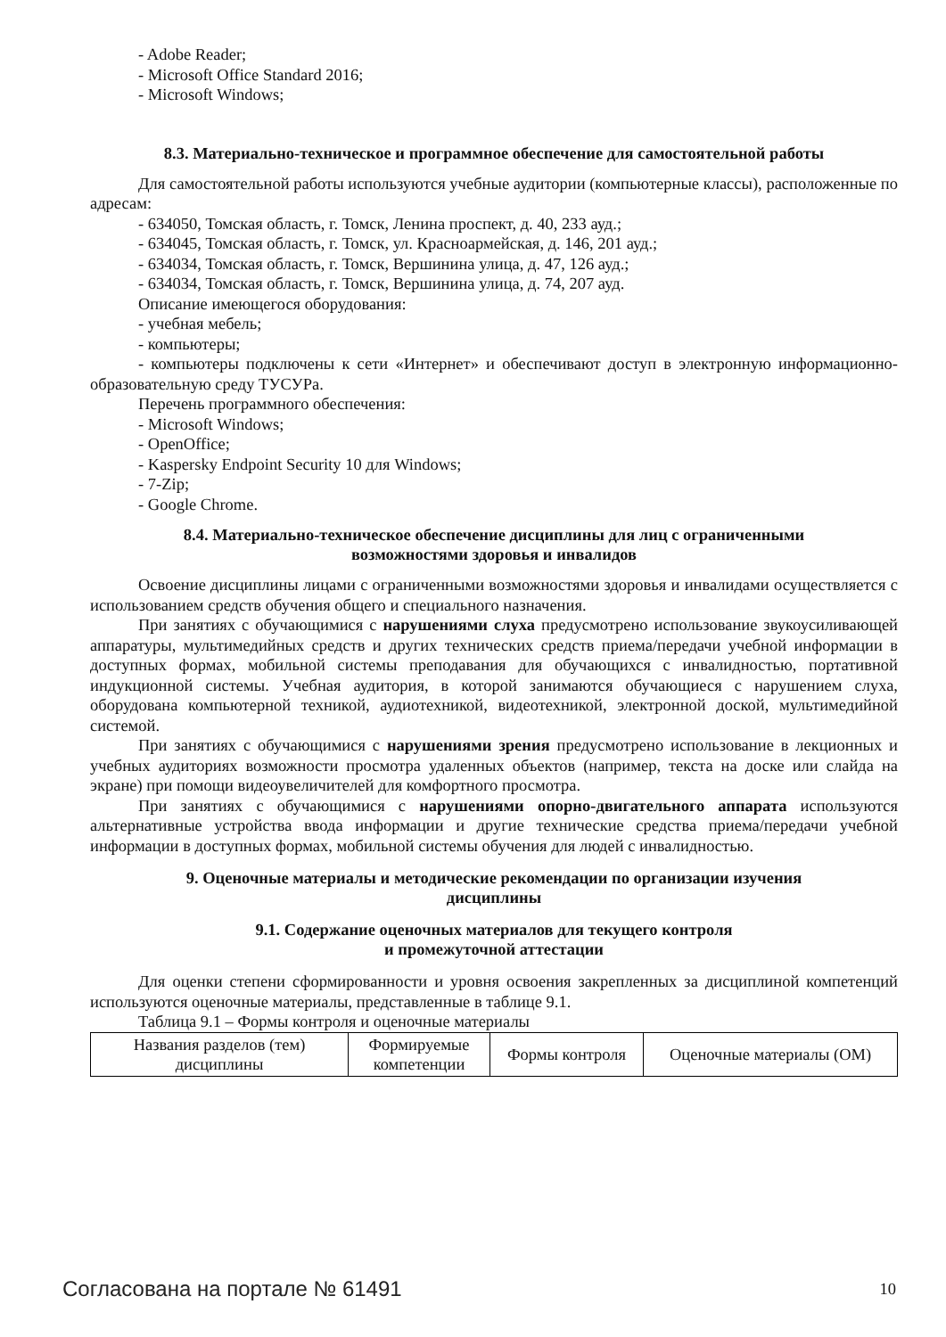- Adobe Reader;
- Microsoft Office Standard 2016;
- Microsoft Windows;
8.3. Материально-техническое и программное обеспечение для самостоятельной работы
Для самостоятельной работы используются учебные аудитории (компьютерные классы), расположенные по адресам:
- 634050, Томская область, г. Томск, Ленина проспект, д. 40, 233 ауд.;
- 634045, Томская область, г. Томск, ул. Красноармейская, д. 146, 201 ауд.;
- 634034, Томская область, г. Томск, Вершинина улица, д. 47, 126 ауд.;
- 634034, Томская область, г. Томск, Вершинина улица, д. 74, 207 ауд.
Описание имеющегося оборудования:
- учебная мебель;
- компьютеры;
- компьютеры подключены к сети «Интернет» и обеспечивают доступ в электронную информационно-образовательную среду ТУСУРа.
Перечень программного обеспечения:
- Microsoft Windows;
- OpenOffice;
- Kaspersky Endpoint Security 10 для Windows;
- 7-Zip;
- Google Chrome.
8.4. Материально-техническое обеспечение дисциплины для лиц с ограниченными
возможностями здоровья и инвалидов
Освоение дисциплины лицами с ограниченными возможностями здоровья и инвалидами осуществляется с использованием средств обучения общего и специального назначения.
При занятиях с обучающимися с нарушениями слуха предусмотрено использование звукоусиливающей аппаратуры, мультимедийных средств и других технических средств приема/передачи учебной информации в доступных формах, мобильной системы преподавания для обучающихся с инвалидностью, портативной индукционной системы. Учебная аудитория, в которой занимаются обучающиеся с нарушением слуха, оборудована компьютерной техникой, аудиотехникой, видеотехникой, электронной доской, мультимедийной системой.
При занятиях с обучающимися с нарушениями зрения предусмотрено использование в лекционных и учебных аудиториях возможности просмотра удаленных объектов (например, текста на доске или слайда на экране) при помощи видеоувеличителей для комфортного просмотра.
При занятиях с обучающимися с нарушениями опорно-двигательного аппарата используются альтернативные устройства ввода информации и другие технические средства приема/передачи учебной информации в доступных формах, мобильной системы обучения для людей с инвалидностью.
9. Оценочные материалы и методические рекомендации по организации изучения
дисциплины
9.1. Содержание оценочных материалов для текущего контроля
и промежуточной аттестации
Для оценки степени сформированности и уровня освоения закрепленных за дисциплиной компетенций используются оценочные материалы, представленные в таблице 9.1.
Таблица 9.1 – Формы контроля и оценочные материалы
| Названия разделов (тем) дисциплины | Формируемые компетенции | Формы контроля | Оценочные материалы (ОМ) |
Согласована на портале № 61491 10